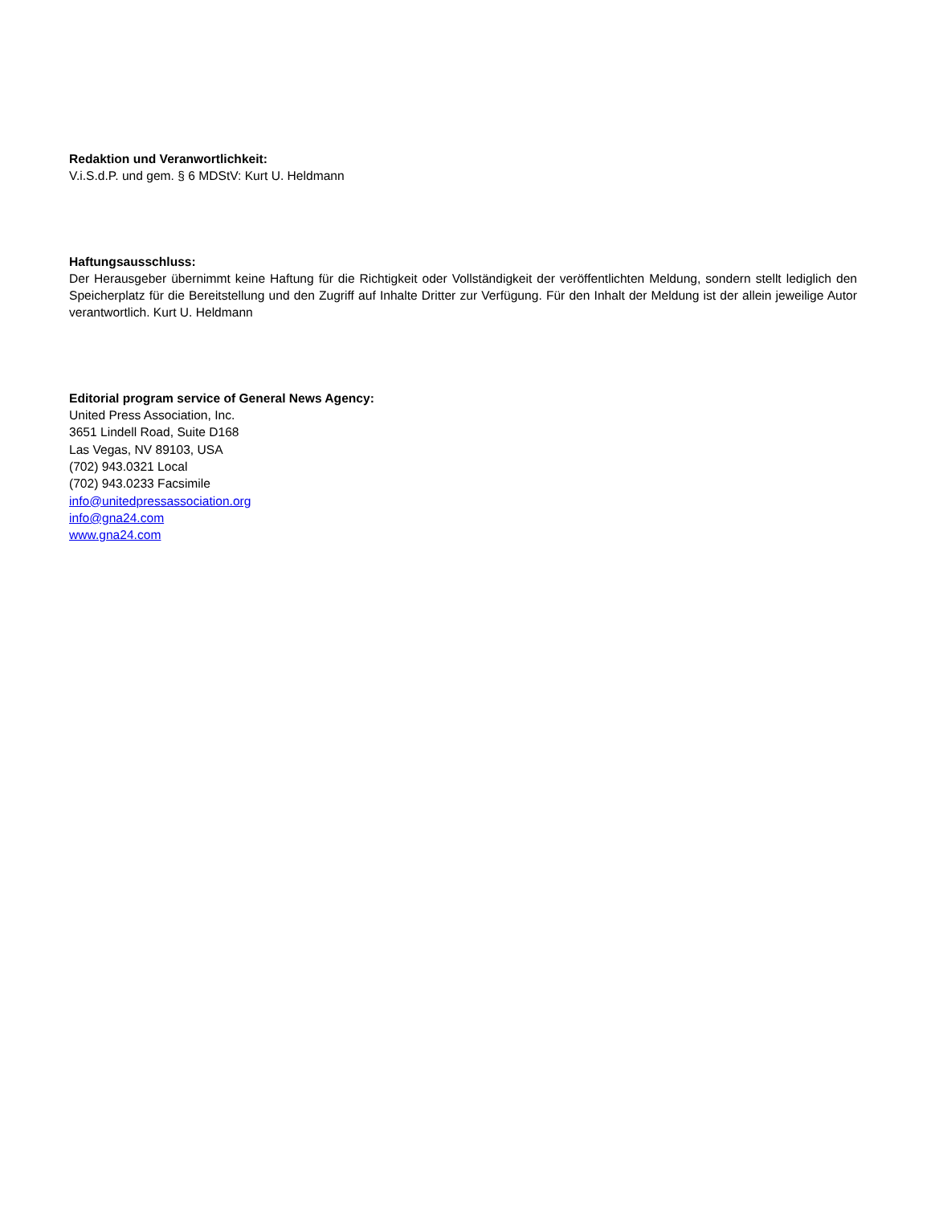Redaktion und Veranwortlichkeit:
V.i.S.d.P. und gem. § 6 MDStV: Kurt U. Heldmann
Haftungsausschluss:
Der Herausgeber übernimmt keine Haftung für die Richtigkeit oder Vollständigkeit der veröffentlichten Meldung, sondern stellt lediglich den Speicherplatz für die Bereitstellung und den Zugriff auf Inhalte Dritter zur Verfügung. Für den Inhalt der Meldung ist der allein jeweilige Autor verantwortlich. Kurt U. Heldmann
Editorial program service of General News Agency:
United Press Association, Inc.
3651 Lindell Road, Suite D168
Las Vegas, NV 89103, USA
(702) 943.0321 Local
(702) 943.0233 Facsimile
info@unitedpressassociation.org
info@gna24.com
www.gna24.com